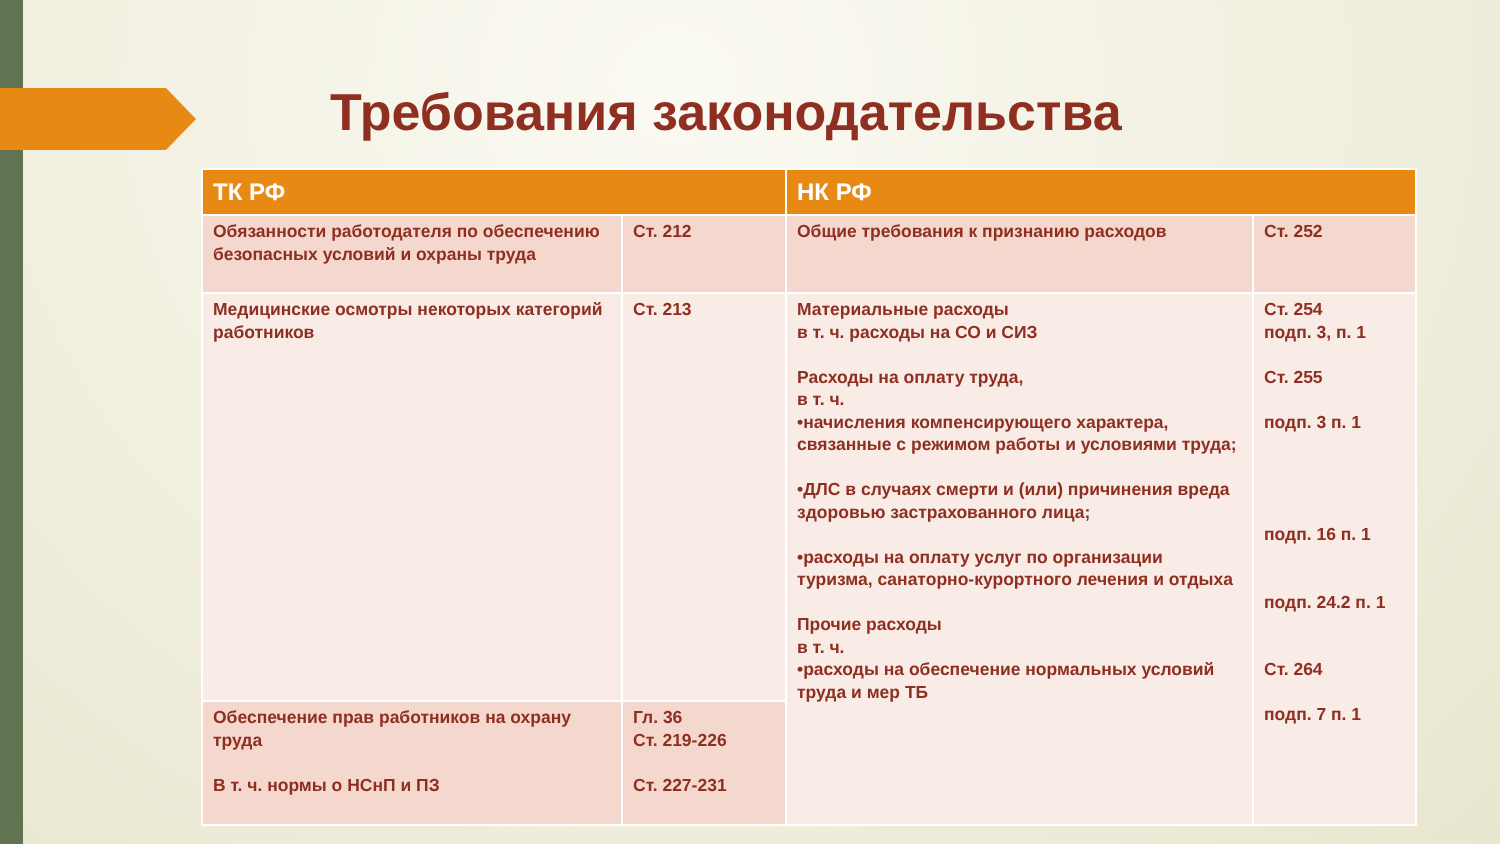Требования законодательства
| ТК РФ | | НК РФ | |
| --- | --- | --- | --- |
| Обязанности работодателя по обеспечению безопасных условий и охраны труда | Ст. 212 | Общие требования к признанию расходов | Ст. 252 |
| Медицинские осмотры некоторых категорий работников | Ст. 213 | Материальные расходы в т. ч. расходы на СО и СИЗ Расходы на оплату труда, в т. ч. •начисления компенсирующего характера, связанные с режимом работы и условиями труда; •ДЛС в случаях смерти и (или) причинения вреда здоровью застрахованного лица; •расходы на оплату услуг по организации туризма, санаторно-курортного лечения и отдыха Прочие расходы в т. ч. •расходы на обеспечение нормальных условий труда и мер ТБ | Ст. 254 подп. 3, п. 1 Ст. 255 подп. 3 п. 1 подп. 16 п. 1 подп. 24.2 п. 1 Ст. 264 подп. 7 п. 1 |
| Обеспечение прав работников на охрану труда В т. ч. нормы о НСнП и ПЗ | Гл. 36 Ст. 219-226 Ст. 227-231 | | |